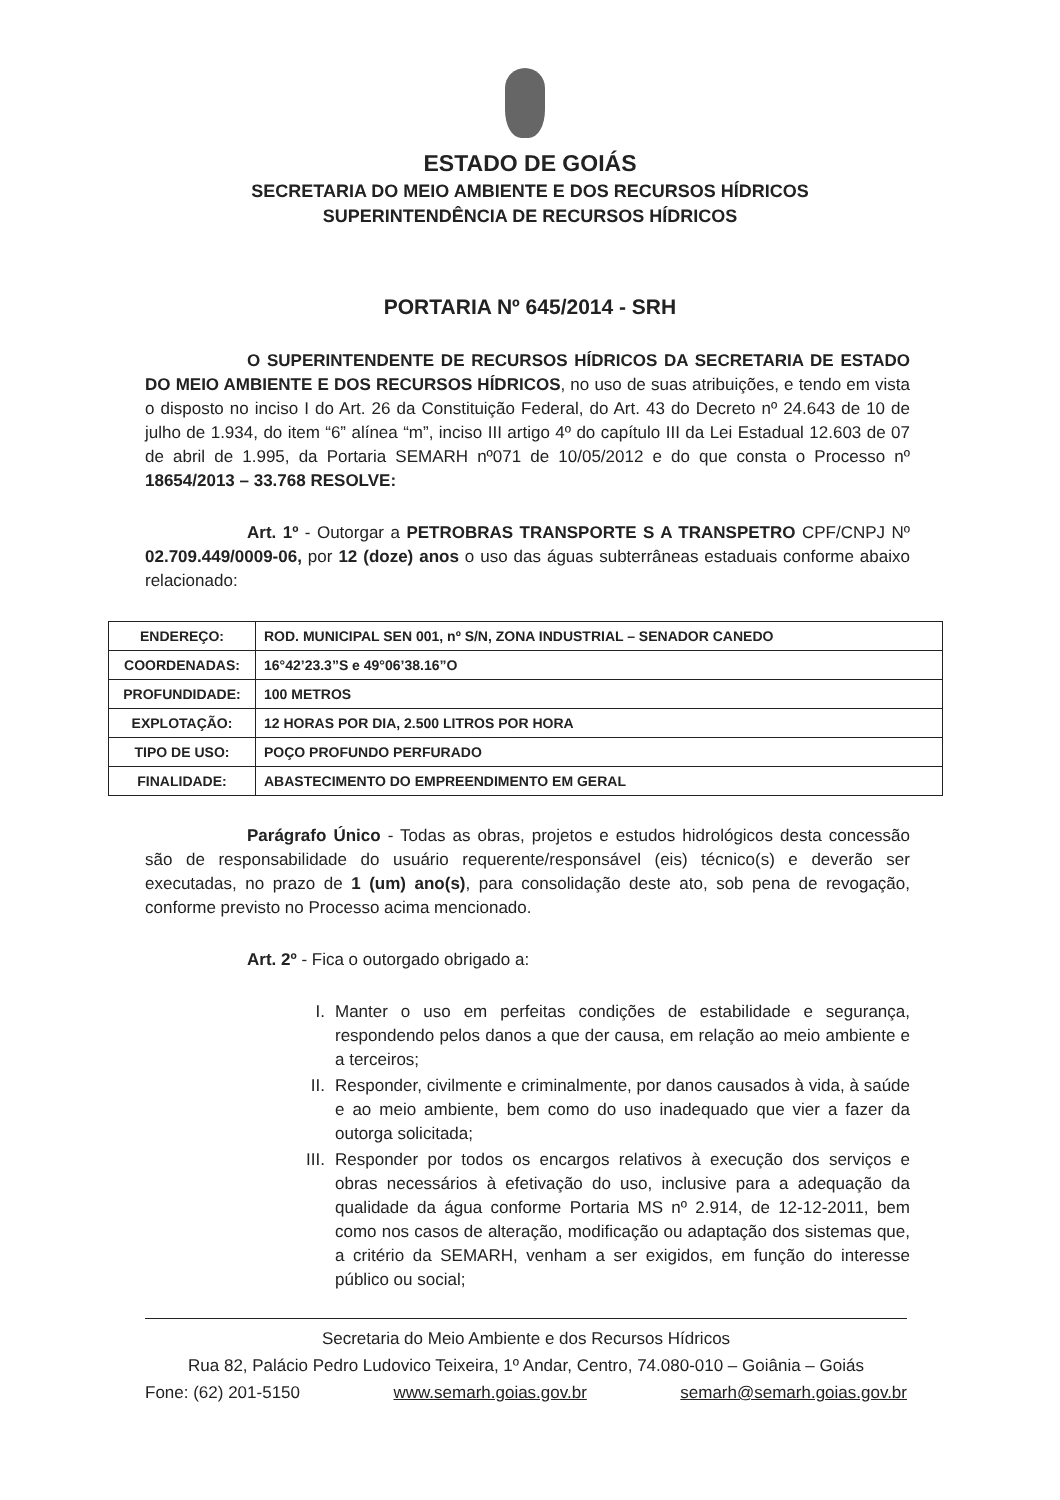ESTADO DE GOIÁS
SECRETARIA DO MEIO AMBIENTE E DOS RECURSOS HÍDRICOS
SUPERINTENDÊNCIA DE RECURSOS HÍDRICOS
PORTARIA Nº 645/2014 - SRH
O SUPERINTENDENTE DE RECURSOS HÍDRICOS DA SECRETARIA DE ESTADO DO MEIO AMBIENTE E DOS RECURSOS HÍDRICOS, no uso de suas atribuições, e tendo em vista o disposto no inciso I do Art. 26 da Constituição Federal, do Art. 43 do Decreto nº 24.643 de 10 de julho de 1.934, do item “6” alínea “m”, inciso III artigo 4º do capítulo III da Lei Estadual 12.603 de 07 de abril de 1.995, da Portaria SEMARH nº071 de 10/05/2012 e do que consta o Processo nº 18654/2013 – 33.768 RESOLVE:
Art. 1º - Outorgar a PETROBRAS TRANSPORTE S A TRANSPETRO CPF/CNPJ Nº 02.709.449/0009-06, por 12 (doze) anos o uso das águas subterrâneas estaduais conforme abaixo relacionado:
| ENDEREÇO: | ROD. MUNICIPAL SEN 001, nº S/N, ZONA INDUSTRIAL – SENADOR CANEDO |
| COORDENADAS: | 16°42’23.3”S e 49°06’38.16”O |
| PROFUNDIDADE: | 100 METROS |
| EXPLOTAÇÃO: | 12 HORAS POR DIA, 2.500 LITROS POR HORA |
| TIPO DE USO: | POÇO PROFUNDO PERFURADO |
| FINALIDADE: | ABASTECIMENTO DO EMPREENDIMENTO EM GERAL |
Parágrafo Único - Todas as obras, projetos e estudos hidrológicos desta concessão são de responsabilidade do usuário requerente/responsável (eis) técnico(s) e deverão ser executadas, no prazo de 1 (um) ano(s), para consolidação deste ato, sob pena de revogação, conforme previsto no Processo acima mencionado.
Art. 2º - Fica o outorgado obrigado a:
I. Manter o uso em perfeitas condições de estabilidade e segurança, respondendo pelos danos a que der causa, em relação ao meio ambiente e a terceiros;
II. Responder, civilmente e criminalmente, por danos causados à vida, à saúde e ao meio ambiente, bem como do uso inadequado que vier a fazer da outorga solicitada;
III. Responder por todos os encargos relativos à execução dos serviços e obras necessários à efetivação do uso, inclusive para a adequação da qualidade da água conforme Portaria MS nº 2.914, de 12-12-2011, bem como nos casos de alteração, modificação ou adaptação dos sistemas que, a critério da SEMARH, venham a ser exigidos, em função do interesse público ou social;
Secretaria do Meio Ambiente e dos Recursos Hídricos
Rua 82, Palácio Pedro Ludovico Teixeira, 1º Andar, Centro, 74.080-010 – Goiânia – Goiás
Fone: (62) 201-5150 www.semarh.goias.gov.br semarh@semarh.goias.gov.br